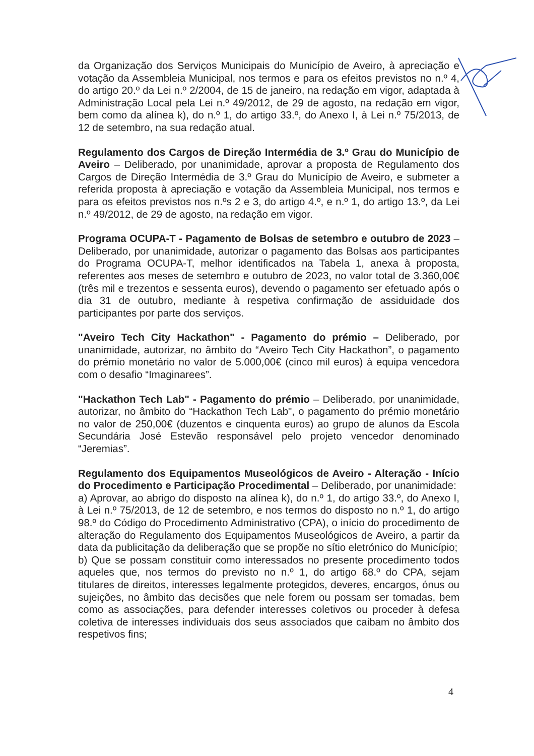da Organização dos Serviços Municipais do Município de Aveiro, à apreciação e votação da Assembleia Municipal, nos termos e para os efeitos previstos no n.º 4, do artigo 20.º da Lei n.º 2/2004, de 15 de janeiro, na redação em vigor, adaptada à Administração Local pela Lei n.º 49/2012, de 29 de agosto, na redação em vigor, bem como da alínea k), do n.º 1, do artigo 33.º, do Anexo I, à Lei n.º 75/2013, de 12 de setembro, na sua redação atual.
Regulamento dos Cargos de Direção Intermédia de 3.º Grau do Município de Aveiro – Deliberado, por unanimidade, aprovar a proposta de Regulamento dos Cargos de Direção Intermédia de 3.º Grau do Município de Aveiro, e submeter a referida proposta à apreciação e votação da Assembleia Municipal, nos termos e para os efeitos previstos nos n.ºs 2 e 3, do artigo 4.º, e n.º 1, do artigo 13.º, da Lei n.º 49/2012, de 29 de agosto, na redação em vigor.
Programa OCUPA-T - Pagamento de Bolsas de setembro e outubro de 2023 – Deliberado, por unanimidade, autorizar o pagamento das Bolsas aos participantes do Programa OCUPA-T, melhor identificados na Tabela 1, anexa à proposta, referentes aos meses de setembro e outubro de 2023, no valor total de 3.360,00€ (três mil e trezentos e sessenta euros), devendo o pagamento ser efetuado após o dia 31 de outubro, mediante à respetiva confirmação de assiduidade dos participantes por parte dos serviços.
"Aveiro Tech City Hackathon" - Pagamento do prémio – Deliberado, por unanimidade, autorizar, no âmbito do “Aveiro Tech City Hackathon”, o pagamento do prémio monetário no valor de 5.000,00€ (cinco mil euros) à equipa vencedora com o desafio “Imaginarees”.
"Hackathon Tech Lab" - Pagamento do prémio – Deliberado, por unanimidade, autorizar, no âmbito do “Hackathon Tech Lab", o pagamento do prémio monetário no valor de 250,00€ (duzentos e cinquenta euros) ao grupo de alunos da Escola Secundária José Estevão responsável pelo projeto vencedor denominado “Jeremias”.
Regulamento dos Equipamentos Museológicos de Aveiro - Alteração - Início do Procedimento e Participação Procedimental – Deliberado, por unanimidade:
a) Aprovar, ao abrigo do disposto na alínea k), do n.º 1, do artigo 33.º, do Anexo I, à Lei n.º 75/2013, de 12 de setembro, e nos termos do disposto no n.º 1, do artigo 98.º do Código do Procedimento Administrativo (CPA), o início do procedimento de alteração do Regulamento dos Equipamentos Museológicos de Aveiro, a partir da data da publicitação da deliberação que se propõe no sítio eletrónico do Município;
b) Que se possam constituir como interessados no presente procedimento todos aqueles que, nos termos do previsto no n.º 1, do artigo 68.º do CPA, sejam titulares de direitos, interesses legalmente protegidos, deveres, encargos, ónus ou sujeições, no âmbito das decisões que nele forem ou possam ser tomadas, bem como as associações, para defender interesses coletivos ou proceder à defesa coletiva de interesses individuais dos seus associados que caibam no âmbito dos respetivos fins;
4